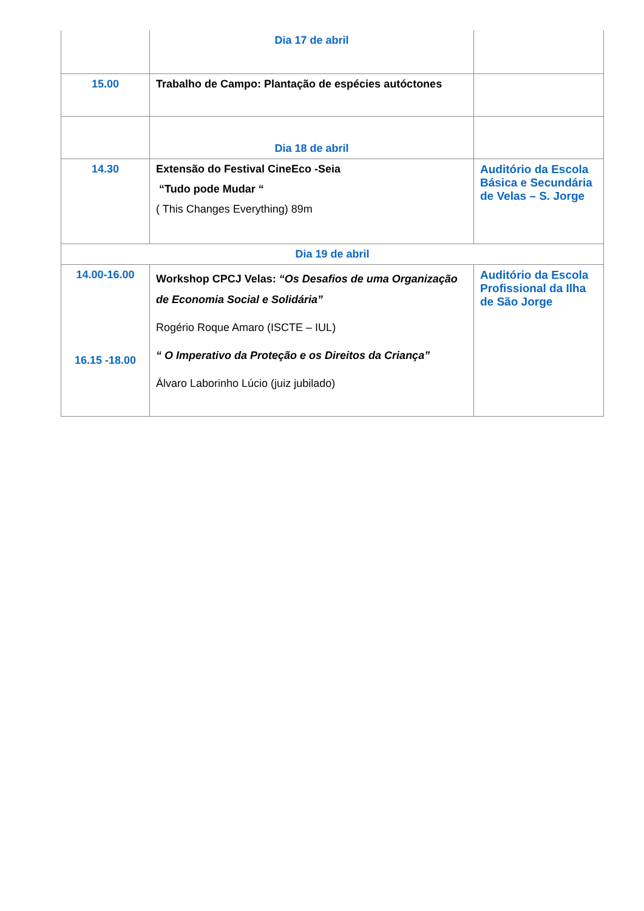| | Dia 17 de abril | |
| 15.00 | Trabalho de Campo: Plantação de espécies autóctones | |
| | Dia 18 de abril | |
| 14.30 | Extensão do Festival CineEco -Seia “Tudo pode Mudar “ ( This Changes Everything) 89m | Auditório da Escola Básica e Secundária de Velas – S. Jorge |
| Dia 19 de abril | | |
| 14.00-16.00 16.15 -18.00 | Workshop CPCJ Velas: “Os Desafios de uma Organização de Economia Social e Solidária” Rogério Roque Amaro (ISCTE – IUL) “ O Imperativo da Proteção e os Direitos da Criança” Álvaro Laborinho Lúcio (juiz jubilado) | Auditório da Escola Profissional da Ilha de São Jorge |